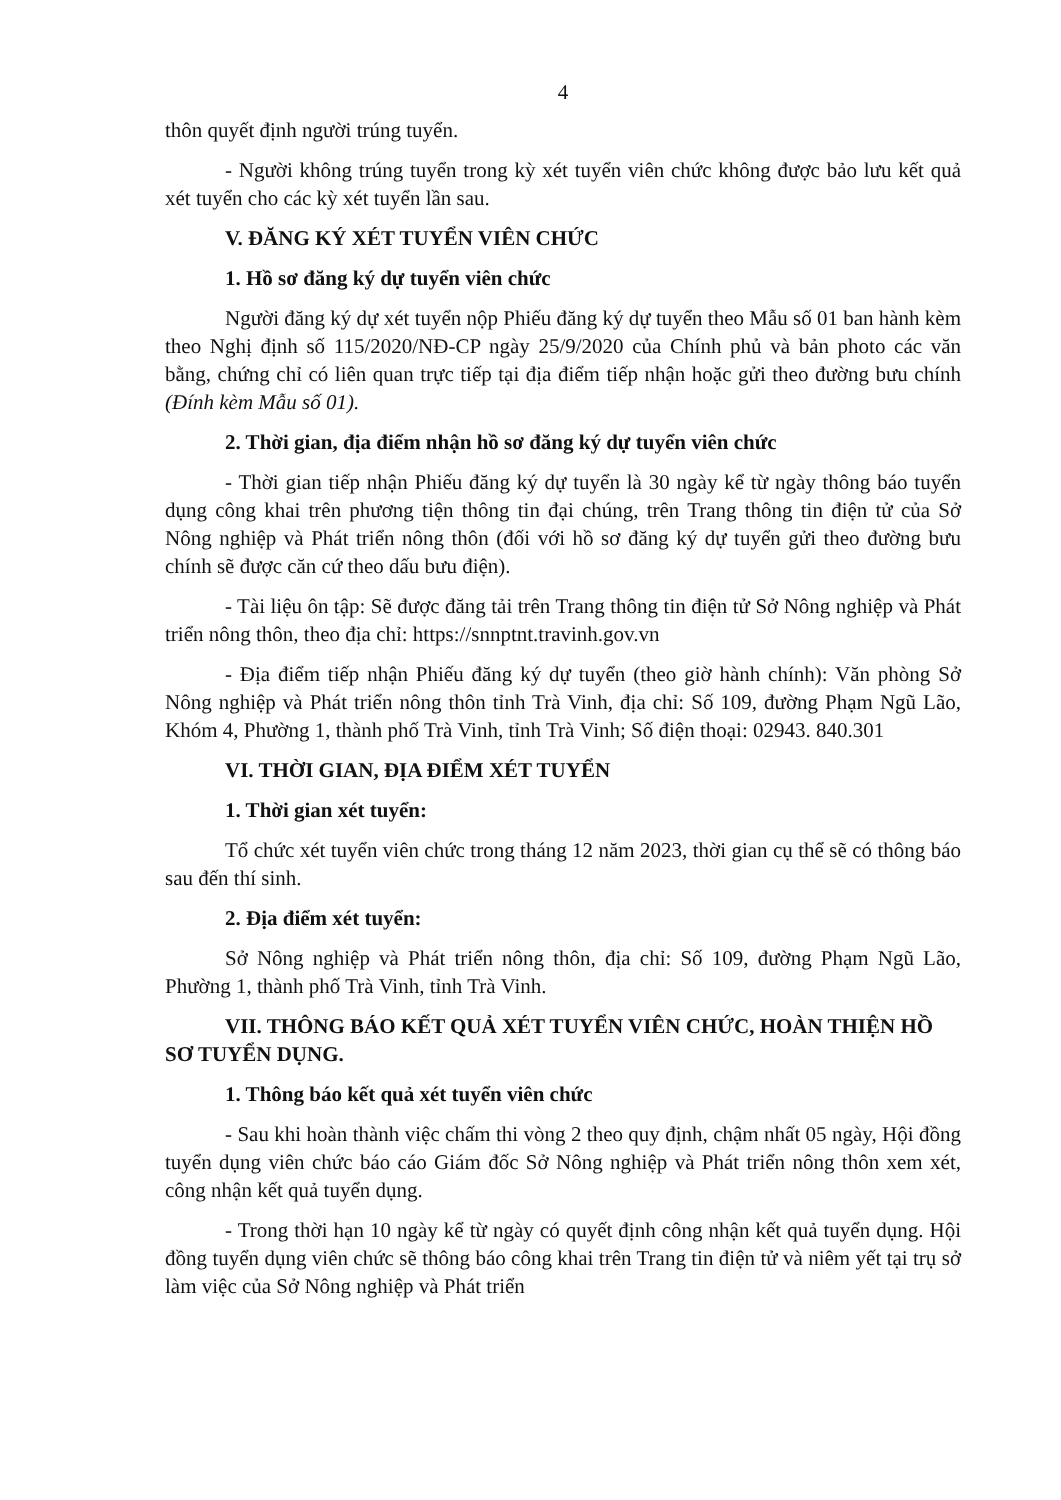4
thôn quyết định người trúng tuyển.
- Người không trúng tuyển trong kỳ xét tuyển viên chức không được bảo lưu kết quả xét tuyển cho các kỳ xét tuyển lần sau.
V. ĐĂNG KÝ XÉT TUYỂN VIÊN CHỨC
1. Hồ sơ đăng ký dự tuyển viên chức
Người đăng ký dự xét tuyển nộp Phiếu đăng ký dự tuyển theo Mẫu số 01 ban hành kèm theo Nghị định số 115/2020/NĐ-CP ngày 25/9/2020 của Chính phủ và bản photo các văn bằng, chứng chỉ có liên quan trực tiếp tại địa điểm tiếp nhận hoặc gửi theo đường bưu chính (Đính kèm Mẫu số 01).
2. Thời gian, địa điểm nhận hồ sơ đăng ký dự tuyển viên chức
- Thời gian tiếp nhận Phiếu đăng ký dự tuyển là 30 ngày kể từ ngày thông báo tuyển dụng công khai trên phương tiện thông tin đại chúng, trên Trang thông tin điện tử của Sở Nông nghiệp và Phát triển nông thôn (đối với hồ sơ đăng ký dự tuyển gửi theo đường bưu chính sẽ được căn cứ theo dấu bưu điện).
- Tài liệu ôn tập: Sẽ được đăng tải trên Trang thông tin điện tử Sở Nông nghiệp và Phát triển nông thôn, theo địa chỉ: https://snnptnt.travinh.gov.vn
- Địa điểm tiếp nhận Phiếu đăng ký dự tuyển (theo giờ hành chính): Văn phòng Sở Nông nghiệp và Phát triển nông thôn tỉnh Trà Vinh, địa chỉ: Số 109, đường Phạm Ngũ Lão, Khóm 4, Phường 1, thành phố Trà Vinh, tỉnh Trà Vinh; Số điện thoại: 02943. 840.301
VI. THỜI GIAN, ĐỊA ĐIỂM XÉT TUYỂN
1. Thời gian xét tuyển:
Tổ chức xét tuyển viên chức trong tháng 12 năm 2023, thời gian cụ thể sẽ có thông báo sau đến thí sinh.
2. Địa điểm xét tuyển:
Sở Nông nghiệp và Phát triển nông thôn, địa chỉ: Số 109, đường Phạm Ngũ Lão, Phường 1, thành phố Trà Vinh, tỉnh Trà Vinh.
VII. THÔNG BÁO KẾT QUẢ XÉT TUYỂN VIÊN CHỨC, HOÀN THIỆN HỒ SƠ TUYỂN DỤNG.
1. Thông báo kết quả xét tuyển viên chức
- Sau khi hoàn thành việc chấm thi vòng 2 theo quy định, chậm nhất 05 ngày, Hội đồng tuyển dụng viên chức báo cáo Giám đốc Sở Nông nghiệp và Phát triển nông thôn xem xét, công nhận kết quả tuyển dụng.
- Trong thời hạn 10 ngày kể từ ngày có quyết định công nhận kết quả tuyển dụng. Hội đồng tuyển dụng viên chức sẽ thông báo công khai trên Trang tin điện tử và niêm yết tại trụ sở làm việc của Sở Nông nghiệp và Phát triển